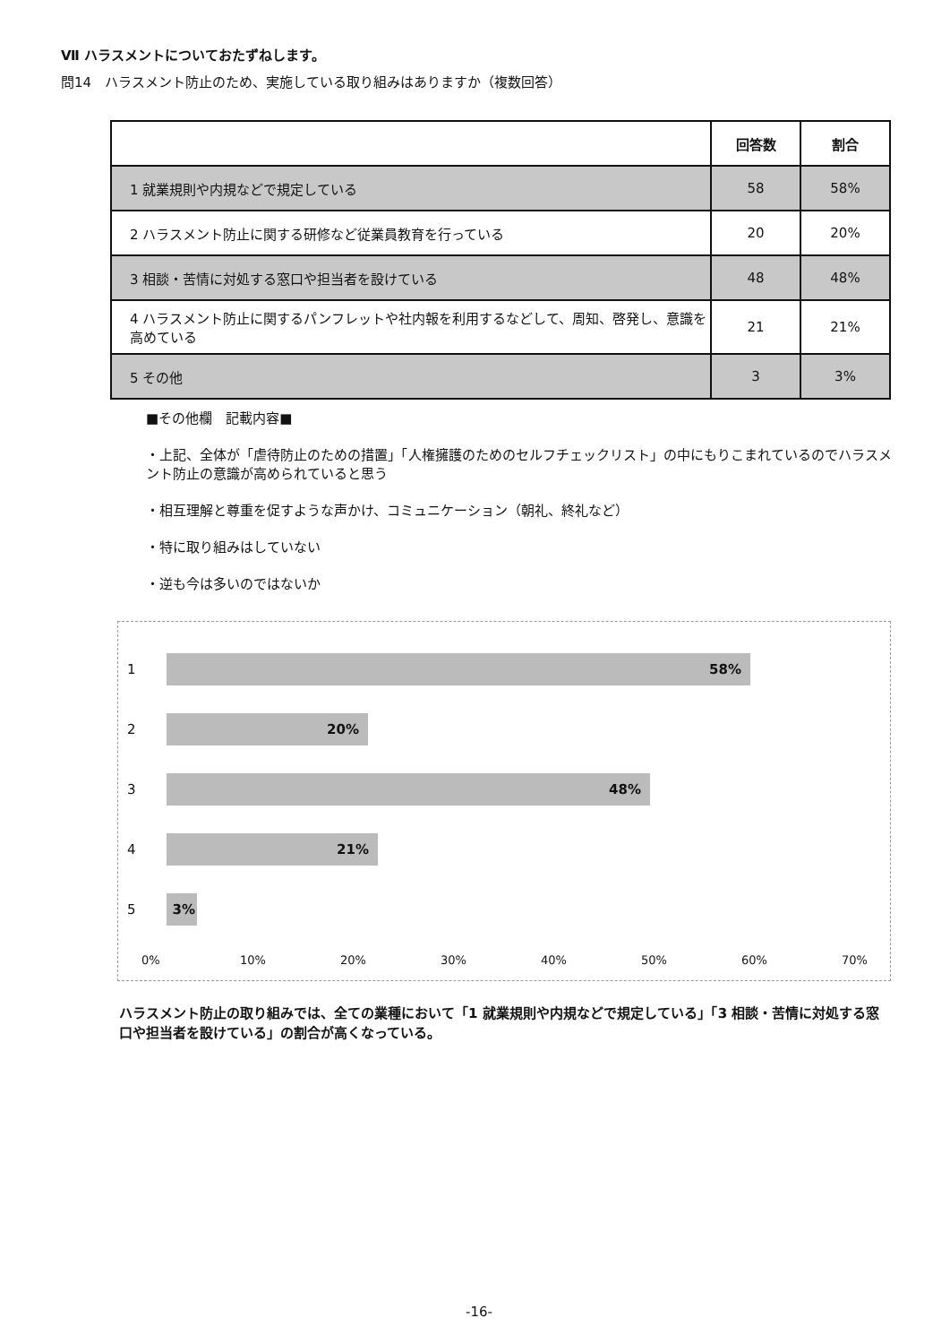Ⅶ ハラスメントについておたずねします。
問14　ハラスメント防止のため、実施している取り組みはありますか（複数回答）
| | 回答数 | 割合 |
| --- | --- | --- |
| 1 就業規則や内規などで規定している | 58 | 58% |
| 2 ハラスメント防止に関する研修など従業員教育を行っている | 20 | 20% |
| 3 相談・苦情に対処する窓口や担当者を設けている | 48 | 48% |
| 4 ハラスメント防止に関するパンフレットや社内報を利用するなどして、周知、啓発し、意識を高めている | 21 | 21% |
| 5 その他 | 3 | 3% |
■その他欄　記載内容■
・上記、全体が「虐待防止のための措置」「人権擁護のためのセルフチェックリスト」の中にもりこまれているのでハラスメント防止の意識が高められていると思う
・相互理解と尊重を促すような声かけ、コミュニケーション（朝礼、終礼など）
・特に取り組みはしていない
・逆も今は多いのではないか
1
58%
2
20%
3
48%
4
21%
5
3%
0% 10% 20% 30% 40% 50% 60% 70%
ハラスメント防止の取り組みでは、全ての業種において「1 就業規則や内規などで規定している」「3 相談・苦情に対処する窓口や担当者を設けている」の割合が高くなっている。
-16-